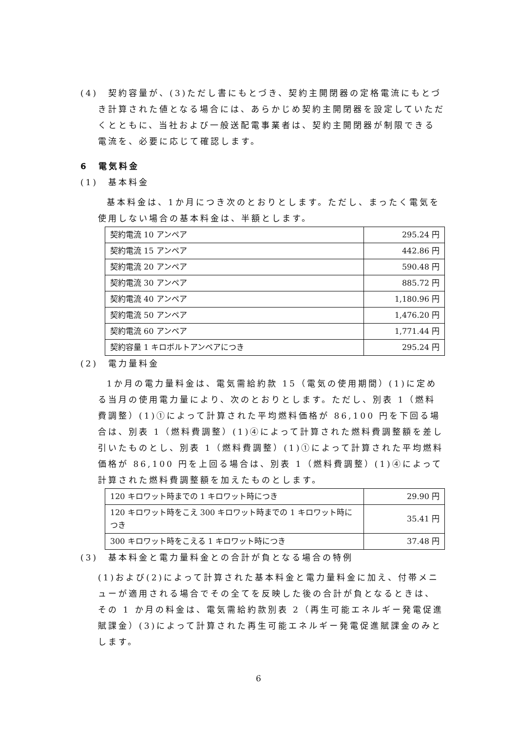(4)　契約容量が、(3)ただし書にもとづき、契約主開閉器の定格電流にもとづき計算された値となる場合には、あらかじめ契約主開閉器を設定していただくとともに、当社および一般送配電事業者は、契約主開閉器が制限できる電流を、必要に応じて確認します。
6　電気料金
(1)　基本料金
基本料金は、1か月につき次のとおりとします。ただし、まったく電気を使用しない場合の基本料金は、半額とします。
| 契約電流 10 アンペア | 295.24 円 |
| 契約電流 15 アンペア | 442.86 円 |
| 契約電流 20 アンペア | 590.48 円 |
| 契約電流 30 アンペア | 885.72 円 |
| 契約電流 40 アンペア | 1,180.96 円 |
| 契約電流 50 アンペア | 1,476.20 円 |
| 契約電流 60 アンペア | 1,771.44 円 |
| 契約容量 1 キロボルトアンペアにつき | 295.24 円 |
(2)　電力量料金
1か月の電力量料金は、電気需給約款 15（電気の使用期間）(1)に定める当月の使用電力量により、次のとおりとします。ただし、別表 1（燃料費調整）(1)①によって計算された平均燃料価格が 86,100 円を下回る場合は、別表 1（燃料費調整）(1)④によって計算された燃料費調整額を差し引いたものとし、別表 1（燃料費調整）(1)①によって計算された平均燃料価格が 86,100 円を上回る場合は、別表 1（燃料費調整）(1)④によって計算された燃料費調整額を加えたものとします。
| 120 キロワット時までの 1 キロワット時につき | 29.90 円 |
| 120 キロワット時をこえ 300 キロワット時までの 1 キロワット時につき | 35.41 円 |
| 300 キロワット時をこえる 1 キロワット時につき | 37.48 円 |
(3)　基本料金と電力量料金との合計が負となる場合の特例
(1)および(2)によって計算された基本料金と電力量料金に加え、付帯メニューが適用される場合でその全てを反映した後の合計が負となるときは、その 1 か月の料金は、電気需給約款別表 2（再生可能エネルギー発電促進賦課金）(3)によって計算された再生可能エネルギー発電促進賦課金のみとします。
6